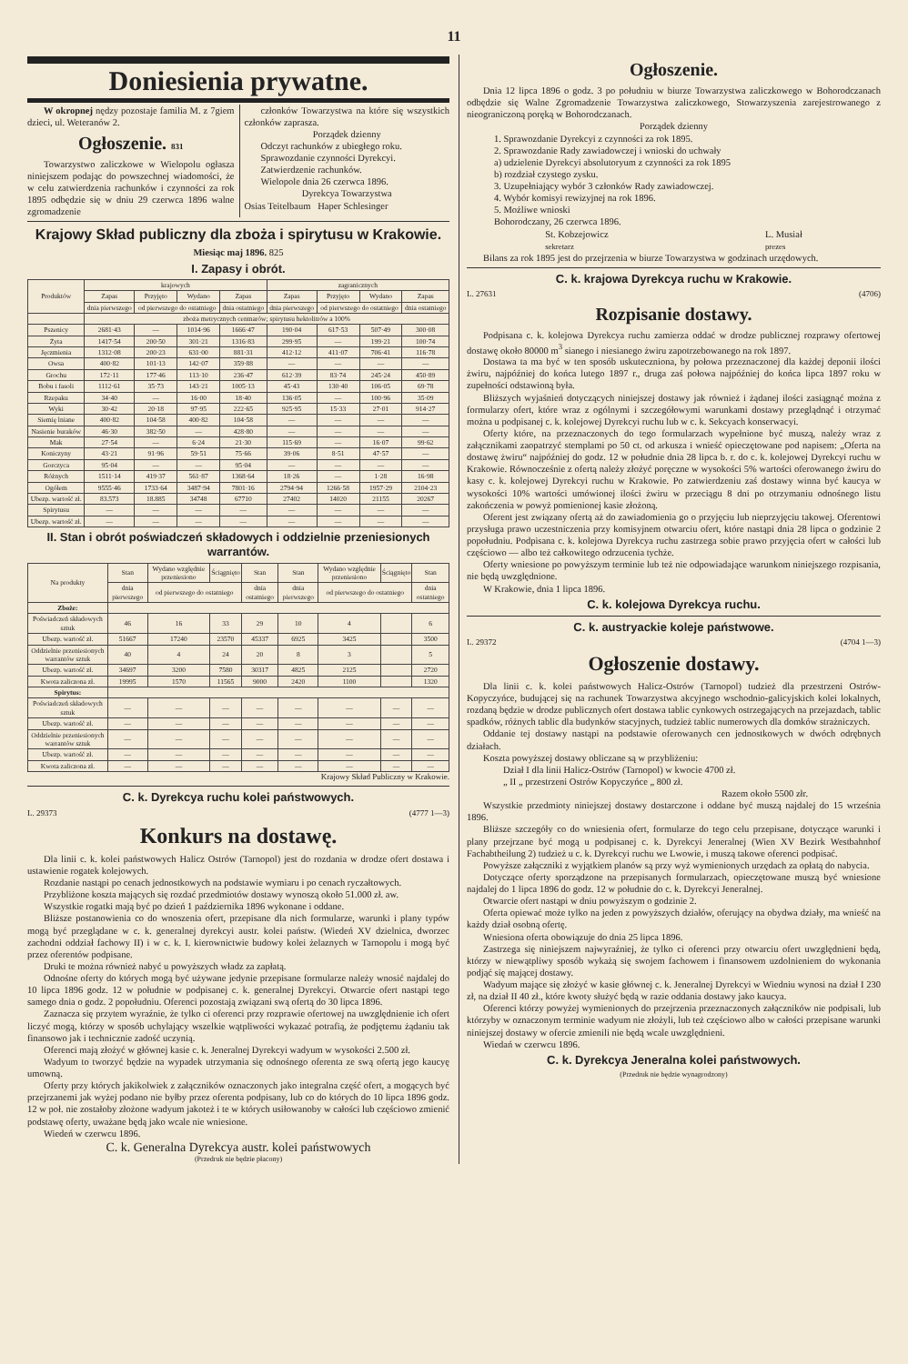11
Doniesienia prywatne.
W okropnej nędzy pozostaje familia M. z 7giem dzieci, ul. Weteranów 2.
Ogłoszenie. 831
Towarzystwo zaliczkowe w Wielopolu ogłasza niniejszem podając do powszechnej wiadomości, że w celu zatwierdzenia rachunków i czynności za rok 1895 odbędzie się w dniu 29 czerwca 1896 walne zgromadzenie
członków Towarzystwa na które się wszystkich członków zaprasza.
Porządek dzienny
Odczyt rachunków z ubiegłego roku.
Sprawozdanie czynności Dyrekcyi.
Zatwierdzenie rachunków.
Wielopole dnia 26 czerwca 1896.
Dyrekcya Towarzystwa
Osias Teitelbaum Haper Schlesinger
Krajowy Skład publiczny dla zboża i spirytusu w Krakowie.
Miesiąc maj 1896. 825
I. Zapasy i obrót.
| Produktów | krajowych | | | | zagranicznych | | | |
| --- | --- | --- | --- | --- | --- | --- | --- | --- |
| | Zapas | Przyjęto | Wydano | Zapas | Zapas | Przyjęto | Wydano | Zapas |
| | dnia pierwszego | od pierwszego do ostatniego | | dnia ostatniego | dnia pierwszego | od pierwszego do ostatniego | | dnia ostatniego |
| | zboża metrycznych centnarów; spirytusu hektolitrów a 100% | | | | | | | |
| Pszenicy | 2681·43 | — | 1014·96 | 1666·47 | 190·04 | 617·53 | 507·49 | 300·08 |
| Żyta | 1417·54 | 200·50 | 301·21 | 1316·83 | 299·95 | — | 199·21 | 100·74 |
| Jęczmienia | 1312·08 | 200·23 | 631·00 | 881·31 | 412·12 | 411·07 | 706·41 | 116·78 |
| Owsa | 400·82 | 101·13 | 142·07 | 359·88 | — | — | — | — |
| Grochu | 172·11 | 177·46 | 113·10 | 236·47 | 612·39 | 83·74 | 245·24 | 450·89 |
| Bobu i fasoli | 1112·61 | 35·73 | 143·21 | 1005·13 | 45·43 | 130·40 | 106·05 | 69·78 |
| Rzepaku | 34·40 | — | 16·00 | 18·40 | 136·05 | — | 100·96 | 35·09 |
| Wyki | 30·42 | 20·18 | 97·95 | 222·65 | 925·95 | 15·33 | 27·01 | 914·27 |
| Siemię lniane | 400·82 | 104·58 | 400·82 | 104·58 | — | — | — | — |
| Nasienie buraków | 46·30 | 382·50 | — | 428·80 | — | — | — | — |
| Mak | 27·54 | — | 6·24 | 21·30 | 115·69 | — | 16·07 | 99·62 |
| Koniczyny | 43·21 | 91·96 | 59·51 | 75·66 | 39·06 | 8·51 | 47·57 | — |
| Gorczyca | 95·04 | — | — | 95·04 | — | — | — | — |
| Różnych | 1511·14 | 419·37 | 561·87 | 1368·64 | 18·26 | — | 1·28 | 16·98 |
| Ogółem | 9555·46 | 1733·64 | 3487·94 | 7801·16 | 2794·94 | 1266·58 | 1957·29 | 2104·23 |
| Ubezp. wartość zł. | 83.573 | 18.885 | 34748 | 67710 | 27402 | 14020 | 21155 | 20267 |
| Spirytusu | — | — | — | — | — | — | — | — |
| Ubezp. wartość zł. | — | — | — | — | — | — | — | — |
II. Stan i obrót poświadczeń składowych i oddzielnie przeniesionych warrantów.
| Na produkty | Stan | Wydano względnie przeniesiono | Ściągnięto | Stan | Stan | Wydano względnie przeniesiono | Ściągnięto | Stan |
| --- | --- | --- | --- | --- | --- | --- | --- | --- |
| | dnia pierwszego | od pierwszego do ostatniego | | dnia ostatniego | dnia pierwszego | od pierwszego do ostatniego | | dnia ostatniego |
| Zboże: | | | | | | | | |
| Poświadczeń składowych sztuk | 46 | 16 | 33 | 29 | 10 | 4 | | 6 |
| Ubezp. wartość zł. | 51667 | 17240 | 23570 | 45337 | 6925 | 3425 | | 3500 |
| Oddzielnie przeniesionych warrantów sztuk | 40 | 4 | 24 | 20 | 8 | 3 | | 5 |
| Ubezp. wartość zł. | 34697 | 3200 | 7580 | 30317 | 4825 | 2125 | | 2720 |
| Kwota zaliczona zł. | 19995 | 1570 | 11565 | 9000 | 2420 | 1100 | | 1320 |
| Spirytus: | | | | | | | | |
| Poświadczeń składowych sztuk | — | — | — | — | — | — | — | — |
| Ubezp. wartość zł. | — | — | — | — | — | — | — | — |
| Oddzielnie przeniesionych warrantów sztuk | — | — | — | — | — | — | — | — |
| Ubezp. wartość zł. | — | — | — | — | — | — | — | — |
| Kwota zaliczona zł. | — | — | — | — | — | — | — | — |
Krajowy Skład Publiczny w Krakowie.
C. k. Dyrekcya ruchu kolei państwowych.
L. 29373 (4777 1—3)
Konkurs na dostawę.
Dla linii c. k. kolei państwowych Halicz Ostrów (Tarnopol) jest do rozdania w drodze ofert dostawa i ustawienie rogatek kolejowych.
Rozdanie nastąpi po cenach jednostkowych na podstawie wymiaru i po cenach ryczałtowych.
Przybliżone koszta mających się rozdać przedmiotów dostawy wynoszą około 51.000 zł. aw.
Wszystkie rogatki mają być po dzień 1 października 1896 wykonane i oddane.
Bliższe postanowienia co do wnoszenia ofert, przepisane dla nich formularze, warunki i plany typów mogą być przeglądane w c. k. generalnej dyrekcyi austr. kolei państw. (Wiedeń XV dzielnica, dworzec zachodni oddział fachowy II) i w c. k. I. kierownictwie budowy kolei żelaznych w Tarnopolu i mogą być przez oferentów podpisane.
Druki te można również nabyć u powyższych władz za zapłatą.
Odnośne oferty do których mogą być używane jedynie przepisane formularze należy wnosić najdalej do 10 lipca 1896 godz. 12 w południe w podpisanej c. k. generalnej Dyrekcyi. Otwarcie ofert nastąpi tego samego dnia o godz. 2 popołudniu. Oferenci pozostają związani swą ofertą do 30 lipca 1896.
Zaznacza się przytem wyraźnie, że tylko ci oferenci przy rozprawie ofertowej na uwzględnienie ich ofert liczyć mogą, którzy w sposób uchylający wszelkie wątpliwości wykazać potrafią, że podjętemu żądaniu tak finansowo jak i technicznie zadość uczynią.
Oferenci mają złożyć w głównej kasie c. k. Jeneralnej Dyrekcyi wadyum w wysokości 2.500 zł.
Wadyum to tworzyć będzie na wypadek utrzymania się odnośnego oferenta ze swą ofertą jego kaucyę umowną.
Oferty przy których jakikolwiek z załączników oznaczonych jako integralna część ofert, a mogących być przejrzanemi jak wyżej podano nie byłby przez oferenta podpisany, lub co do których do 10 lipca 1896 godz. 12 w poł. nie zostałoby złożone wadyum jakoteż i te w których usiłowanoby w całości lub częściowo zmienić podstawę oferty, uważane będą jako wcale nie wniesione.
Wiedeń w czerwcu 1896.
C. k. Generalna Dyrekcya austr. kolei państwowych
(Przedruk nie będzie płacony)
Ogłoszenie.
Dnia 12 lipca 1896 o godz. 3 po południu w biurze Towarzystwa zaliczkowego w Bohorodczanach odbędzie się Walne Zgromadzenie Towarzystwa zaliczkowego, Stowarzyszenia zarejestrowanego z nieograniczoną poręką w Bohorodczanach.
Porządek dzienny
1. Sprawozdanie Dyrekcyi z czynności za rok 1895.
2. Sprawozdanie Rady zawiadowczej i wnioski do uchwały
a) udzielenie Dyrekcyi absolutoryum z czynności za rok 1895
b) rozdział czystego zysku.
3. Uzupełniający wybór 3 członków Rady zawiadowczej.
4. Wybór komisyi rewizyjnej na rok 1896.
5. Możliwe wnioski
Bohorodczany, 26 czerwca 1896.
St. Kobzejowicz
sekretarz L. Musiał
prezes
Bilans za rok 1895 jest do przejrzenia w biurze Towarzystwa w godzinach urzędowych.
C. k. krajowa Dyrekcya ruchu w Krakowie.
L. 27631 (4706)
Rozpisanie dostawy.
Podpisana c. k. kolejowa Dyrekcya ruchu zamierza oddać w drodze publicznej rozprawy ofertowej dostawę około 80000 m<sup>3</sup> sianego i niesianego żwiru zapotrzebowanego na rok 1897.
Dostawa ta ma być w ten sposób uskuteczniona, by połowa przeznaczonej dla każdej deponii ilości żwiru, najpóźniej do końca lutego 1897 r., druga zaś połowa najpóźniej do końca lipca 1897 roku w zupełności odstawioną była.
Bliższych wyjaśnień dotyczących niniejszej dostawy jak również i żądanej ilości zasiągnąć można z formularzy ofert, które wraz z ogólnymi i szczegółowymi warunkami dostawy przeglądnąć i otrzymać można u podpisanej c. k. kolejowej Dyrekcyi ruchu lub w c. k. Sekcyach konserwacyi.
Oferty które, na przeznaczonych do tego formularzach wypełnione być muszą, należy wraz z załącznikami zaopatrzyć stemplami po 50 ct. od arkusza i wnieść opieczętowane pod napisem: „Oferta na dostawę żwiru“ najpóźniej do godz. 12 w południe dnia 28 lipca b. r. do c. k. kolejowej Dyrekcyi ruchu w Krakowie. Równocześnie z ofertą należy złożyć poręczne w wysokości 5% wartości oferowanego żwiru do kasy c. k. kolejowej Dyrekcyi ruchu w Krakowie. Po zatwierdzeniu zaś dostawy winna być kaucya w wysokości 10% wartości umówionej ilości żwiru w przeciągu 8 dni po otrzymaniu odnośnego listu zakończenia w powyż pomienionej kasie złożoną.
Oferent jest związany ofertą aż do zawiadomienia go o przyjęciu lub nieprzyjęciu takowej. Oferentowi przysługa prawo uczestniczenia przy komisyjnem otwarciu ofert, które nastąpi dnia 28 lipca o godzinie 2 popołudniu. Podpisana c. k. kolejowa Dyrekcya ruchu zastrzega sobie prawo przyjęcia ofert w całości lub częściowo — albo też całkowitego odrzucenia tychże.
Oferty wniesione po powyższym terminie lub też nie odpowiadające warunkom niniejszego rozpisania, nie będą uwzględnione.
W Krakowie, dnia 1 lipca 1896.
C. k. kolejowa Dyrekcya ruchu.
C. k. austryackie koleje państwowe.
L. 29372 (4704 1—3)
Ogłoszenie dostawy.
Dla linii c. k. kolei państwowych Halicz-Ostrów (Tarnopol) tudzież dla przestrzeni Ostrów-Kopyczyńce, budującej się na rachunek Towarzystwa akcyjnego wschodnio-galicyjskich kolei lokalnych, rozdaną będzie w drodze publicznych ofert dostawa tablic cynkowych ostrzegających na przejazdach, tablic spadków, różnych tablic dla budynków stacyjnych, tudzież tablic numerowych dla domków strażniczych.
Oddanie tej dostawy nastąpi na podstawie oferowanych cen jednostkowych w dwóch odrębnych działach.
Koszta powyższej dostawy obliczane są w przybliżeniu:
Dział I dla linii Halicz-Ostrów (Tarnopol) w kwocie 4700 zł.
„ II „ przestrzeni Ostrów Kopyczyńce „ 800 zł.
Razem około 5500 złr.
Wszystkie przedmioty niniejszej dostawy dostarczone i oddane być muszą najdalej do 15 września 1896.
Bliższe szczegóły co do wniesienia ofert, formularze do tego celu przepisane, dotyczące warunki i plany przejrzane być mogą u podpisanej c. k. Dyrekcyi Jeneralnej (Wien XV Bezirk Westbahnhof Fachabtheilung 2) tudzież u c. k. Dyrekcyi ruchu we Lwowie, i muszą takowe oferenci podpisać.
Powyższe załączniki z wyjątkiem planów są przy wyż wymienionych urzędach za opłatą do nabycia.
Dotyczące oferty sporządzone na przepisanych formularzach, opieczętowane muszą być wniesione najdalej do 1 lipca 1896 do godz. 12 w południe do c. k. Dyrekcyi Jeneralnej.
Otwarcie ofert nastąpi w dniu powyższym o godzinie 2.
Oferta opiewać może tylko na jeden z powyższych działów, oferujący na obydwa działy, ma wnieść na każdy dział osobną ofertę.
Wniesiona oferta obowiązuje do dnia 25 lipca 1896.
Zastrzega się niniejszem najwyraźniej, że tylko ci oferenci przy otwarciu ofert uwzględnieni będą, którzy w niewątpliwy sposób wykażą się swojem fachowem i finansowem uzdolnieniem do wykonania podjąć się mającej dostawy.
Wadyum mające się złożyć w kasie głównej c. k. Jeneralnej Dyrekcyi w Wiedniu wynosi na dział I 230 zł, na dział II 40 zł., które kwoty służyć będą w razie oddania dostawy jako kaucya.
Oferenci którzy powyżej wymienionych do przejrzenia przeznaczonych załączników nie podpisali, lub którzyby w oznaczonym terminie wadyum nie złożyli, lub też częściowo albo w całości przepisane warunki niniejszej dostawy w ofercie zmienili nie będą wcale uwzględnieni.
Wiedań w czerwcu 1896.
C. k. Dyrekcya Jeneralna kolei państwowych.
(Przedruk nie będzie wynagrodzony)